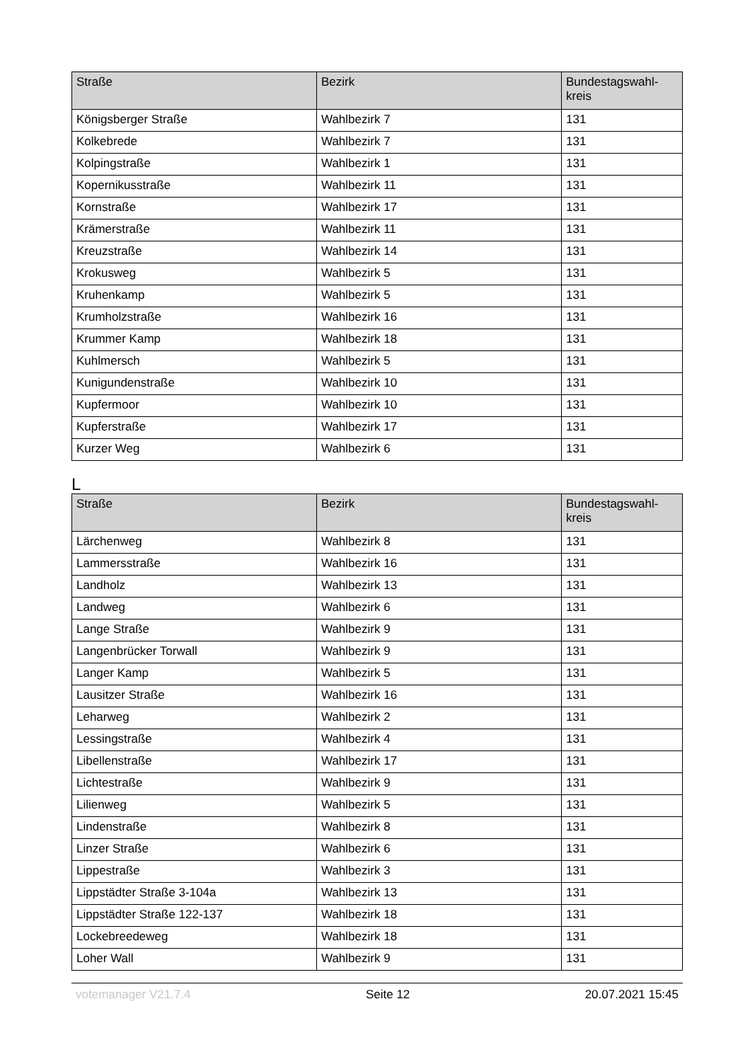| Straße | Bezirk | Bundestagswahl- kreis |
| --- | --- | --- |
| Königsberger Straße | Wahlbezirk 7 | 131 |
| Kolkebrede | Wahlbezirk 7 | 131 |
| Kolpingstraße | Wahlbezirk 1 | 131 |
| Kopernikusstraße | Wahlbezirk 11 | 131 |
| Kornstraße | Wahlbezirk 17 | 131 |
| Krämerstraße | Wahlbezirk 11 | 131 |
| Kreuzstraße | Wahlbezirk 14 | 131 |
| Krokusweg | Wahlbezirk 5 | 131 |
| Kruhenkamp | Wahlbezirk 5 | 131 |
| Krumholzstraße | Wahlbezirk 16 | 131 |
| Krummer Kamp | Wahlbezirk 18 | 131 |
| Kuhlmersch | Wahlbezirk 5 | 131 |
| Kunigundenstraße | Wahlbezirk 10 | 131 |
| Kupfermoor | Wahlbezirk 10 | 131 |
| Kupferstraße | Wahlbezirk 17 | 131 |
| Kurzer Weg | Wahlbezirk 6 | 131 |
L
| Straße | Bezirk | Bundestagswahl- kreis |
| --- | --- | --- |
| Lärchenweg | Wahlbezirk 8 | 131 |
| Lammersstraße | Wahlbezirk 16 | 131 |
| Landholz | Wahlbezirk 13 | 131 |
| Landweg | Wahlbezirk 6 | 131 |
| Lange Straße | Wahlbezirk 9 | 131 |
| Langenbrücker Torwall | Wahlbezirk 9 | 131 |
| Langer Kamp | Wahlbezirk 5 | 131 |
| Lausitzer Straße | Wahlbezirk 16 | 131 |
| Leharweg | Wahlbezirk 2 | 131 |
| Lessingstraße | Wahlbezirk 4 | 131 |
| Libellenstraße | Wahlbezirk 17 | 131 |
| Lichtestraße | Wahlbezirk 9 | 131 |
| Lilienweg | Wahlbezirk 5 | 131 |
| Lindenstraße | Wahlbezirk 8 | 131 |
| Linzer Straße | Wahlbezirk 6 | 131 |
| Lippestraße | Wahlbezirk 3 | 131 |
| Lippstädter Straße 3-104a | Wahlbezirk 13 | 131 |
| Lippstädter Straße 122-137 | Wahlbezirk 18 | 131 |
| Lockebreedeweg | Wahlbezirk 18 | 131 |
| Loher Wall | Wahlbezirk 9 | 131 |
votemanager V21.7.4 Seite 12 20.07.2021 15:45